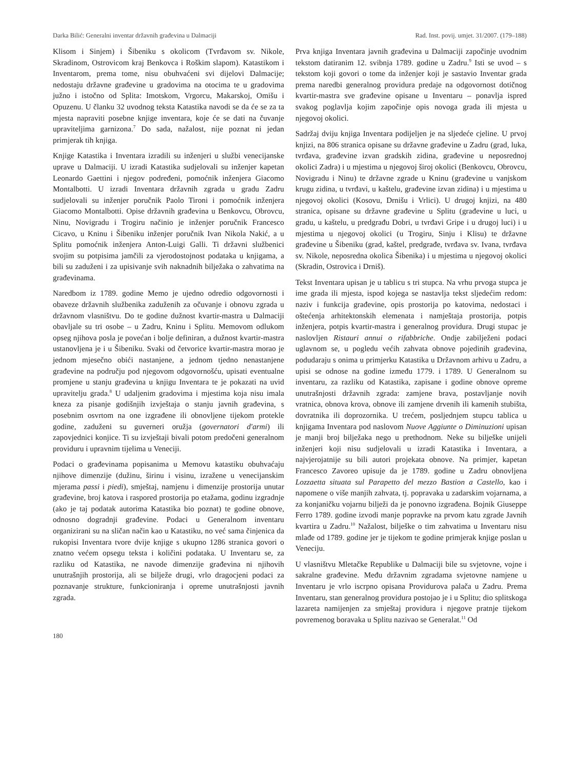Darka Bilić: Generalni inventar državnih građevina u Dalmaciji Rad. Inst. povij. umjet. 31/2007. (179–188)
Klisom i Sinjem) i Šibeniku s okolicom (Tvrđavom sv. Nikole, Skradinom, Ostrovicom kraj Benkovca i Roškim slapom). Katastikom i Inventarom, prema tome, nisu obuhvaćeni svi dijelovi Dalmacije; nedostaju državne građevine u gradovima na otocima te u gradovima južno i istočno od Splita: Imotskom, Vrgorcu, Makarskoj, Omišu i Opuzenu. U članku 32 uvodnog teksta Katastika navodi se da će se za ta mjesta napraviti posebne knjige inventara, koje će se dati na čuvanje upraviteljima garnizona.<sup>7</sup> Do sada, nažalost, nije poznat ni jedan primjerak tih knjiga.
Knjige Katastika i Inventara izradili su inženjeri u službi venecijanske uprave u Dalmaciji. U izradi Katastika sudjelovali su inženjer kapetan Leonardo Gaettini i njegov podređeni, pomoćnik inženjera Giacomo Montalbotti. U izradi Inventara državnih zgrada u gradu Zadru sudjelovali su inženjer poručnik Paolo Tironi i pomoćnik inženjera Giacomo Montalbotti. Opise državnih građevina u Benkovcu, Obrovcu, Ninu, Novigradu i Trogiru načinio je inženjer poručnik Francesco Cicavo, u Kninu i Šibeniku inženjer poručnik Ivan Nikola Nakić, a u Splitu pomoćnik inženjera Anton-Luigi Galli. Ti državni službenici svojim su potpisima jamčili za vjerodostojnost podataka u knjigama, a bili su zaduženi i za upisivanje svih naknadnih bilježaka o zahvatima na građevinama.
Naredbom iz 1789. godine Memo je ujedno odredio odgovornosti i obaveze državnih službenika zaduženih za očuvanje i obnovu zgrada u državnom vlasništvu. Do te godine dužnost kvartir-mastra u Dalmaciji obavljale su tri osobe – u Zadru, Kninu i Splitu. Memovom odlukom opseg njihova posla je povećan i bolje definiran, a dužnost kvartir-mastra ustanovljena je i u Šibeniku. Svaki od četvorice kvartir-mastra morao je jednom mjesečno obići nastanjene, a jednom tjedno nenastanjene građevine na području pod njegovom odgovornošću, upisati eventualne promjene u stanju građevina u knjigu Inventara te je pokazati na uvid upravitelju grada.<sup>8</sup> U udaljenim gradovima i mjestima koja nisu imala kneza za pisanje godišnjih izvještaja o stanju javnih građevina, s posebnim osvrtom na one izgrađene ili obnovljene tijekom protekle godine, zaduženi su guverneri oružja (governatori d'armi) ili zapovjednici konjice. Ti su izvještaji bivali potom predočeni generalnom providuru i upravnim tijelima u Veneciji.
Podaci o građevinama popisanima u Memovu katastiku obuhvaćaju njihove dimenzije (dužinu, širinu i visinu, izražene u venecijanskim mjerama passi i piedi), smještaj, namjenu i dimenzije prostorija unutar građevine, broj katova i raspored prostorija po etažama, godinu izgradnje (ako je taj podatak autorima Katastika bio poznat) te godine obnove, odnosno dogradnji građevine. Podaci u Generalnom inventaru organizirani su na sličan način kao u Katastiku, no već sama činjenica da rukopisi Inventara tvore dvije knjige s ukupno 1286 stranica govori o znatno većem opsegu teksta i količini podataka. U Inventaru se, za razliku od Katastika, ne navode dimenzije građevina ni njihovih unutrašnjih prostorija, ali se bilježe drugi, vrlo dragocjeni podaci za poznavanje strukture, funkcioniranja i opreme unutrašnjosti javnih zgrada.
Prva knjiga Inventara javnih građevina u Dalmaciji započinje uvodnim tekstom datiranim 12. svibnja 1789. godine u Zadru.<sup>9</sup> Isti se uvod – s tekstom koji govori o tome da inženjer koji je sastavio Inventar grada prema naredbi generalnog providura predaje na odgovornost dotičnog kvartir-mastra sve građevine opisane u Inventaru – ponavlja ispred svakog poglavlja kojim započinje opis novoga grada ili mjesta u njegovoj okolici.
Sadržaj dviju knjiga Inventara podijeljen je na sljedeće cjeline. U prvoj knjizi, na 806 stranica opisane su državne građevine u Zadru (grad, luka, tvrđava, građevine izvan gradskih zidina, građevine u neposrednoj okolici Zadra) i u mjestima u njegovoj široj okolici (Benkovcu, Obrovcu, Novigradu i Ninu) te državne zgrade u Kninu (građevine u vanjskom krugu zidina, u tvrđavi, u kaštelu, građevine izvan zidina) i u mjestima u njegovoj okolici (Kosovu, Drnišu i Vrlici). U drugoj knjizi, na 480 stranica, opisane su državne građevine u Splitu (građevine u luci, u gradu, u kaštelu, u predgrađu Dobri, u tvrđavi Gripe i u drugoj luci) i u mjestima u njegovoj okolici (u Trogiru, Sinju i Klisu) te državne građevine u Šibeniku (grad, kaštel, predgrađe, tvrđava sv. Ivana, tvrđava sv. Nikole, neposredna okolica Šibenika) i u mjestima u njegovoj okolici (Skradin, Ostrovica i Drniš).
Tekst Inventara upisan je u tablicu s tri stupca. Na vrhu prvoga stupca je ime grada ili mjesta, ispod kojega se nastavlja tekst sljedećim redom: naziv i funkcija građevine, opis prostorija po katovima, nedostaci i oštećenja arhitektonskih elemenata i namještaja prostorija, potpis inženjera, potpis kvartir-mastra i generalnog providura. Drugi stupac je naslovljen Ristauri annui o rifabbriche. Ondje zabilježeni podaci uglavnom se, u pogledu većih zahvata obnove pojedinih građevina, podudaraju s onima u primjerku Katastika u Državnom arhivu u Zadru, a upisi se odnose na godine između 1779. i 1789. U Generalnom su inventaru, za razliku od Katastika, zapisane i godine obnove opreme unutrašnjosti državnih zgrada: zamjene brava, postavljanje novih vratnica, obnova krova, obnove ili zamjene drvenih ili kamenih stubišta, dovratnika ili doprozornika. U trećem, posljednjem stupcu tablica u knjigama Inventara pod naslovom Nuove Aggiunte o Diminuzioni upisan je manji broj bilježaka nego u prethodnom. Neke su bilješke unijeli inženjeri koji nisu sudjelovali u izradi Katastika i Inventara, a najvjerojatnije su bili autori projekata obnove. Na primjer, kapetan Francesco Zavoreo upisuje da je 1789. godine u Zadru obnovljena Lozzaetta situata sul Parapetto del mezzo Bastion a Castello, kao i napomene o više manjih zahvata, tj. popravaka u zadarskim vojarnama, a za konjaničku vojarnu bilježi da je ponovno izgrađena. Bojnik Giuseppe Ferro 1789. godine izvodi manje popravke na prvom katu zgrade Javnih kvartira u Zadru.<sup>10</sup> Nažalost, bilješke o tim zahvatima u Inventaru nisu mlađe od 1789. godine jer je tijekom te godine primjerak knjige poslan u Veneciju.
U vlasništvu Mletačke Republike u Dalmaciji bile su svjetovne, vojne i sakralne građevine. Među državnim zgradama svjetovne namjene u Inventaru je vrlo iscrpno opisana Providurova palača u Zadru. Prema Inventaru, stan generalnog providura postojao je i u Splitu; dio splitskoga lazareta namijenjen za smještaj providura i njegove pratnje tijekom povremenog boravaka u Splitu nazivao se Generalat.<sup>11</sup> Od
180